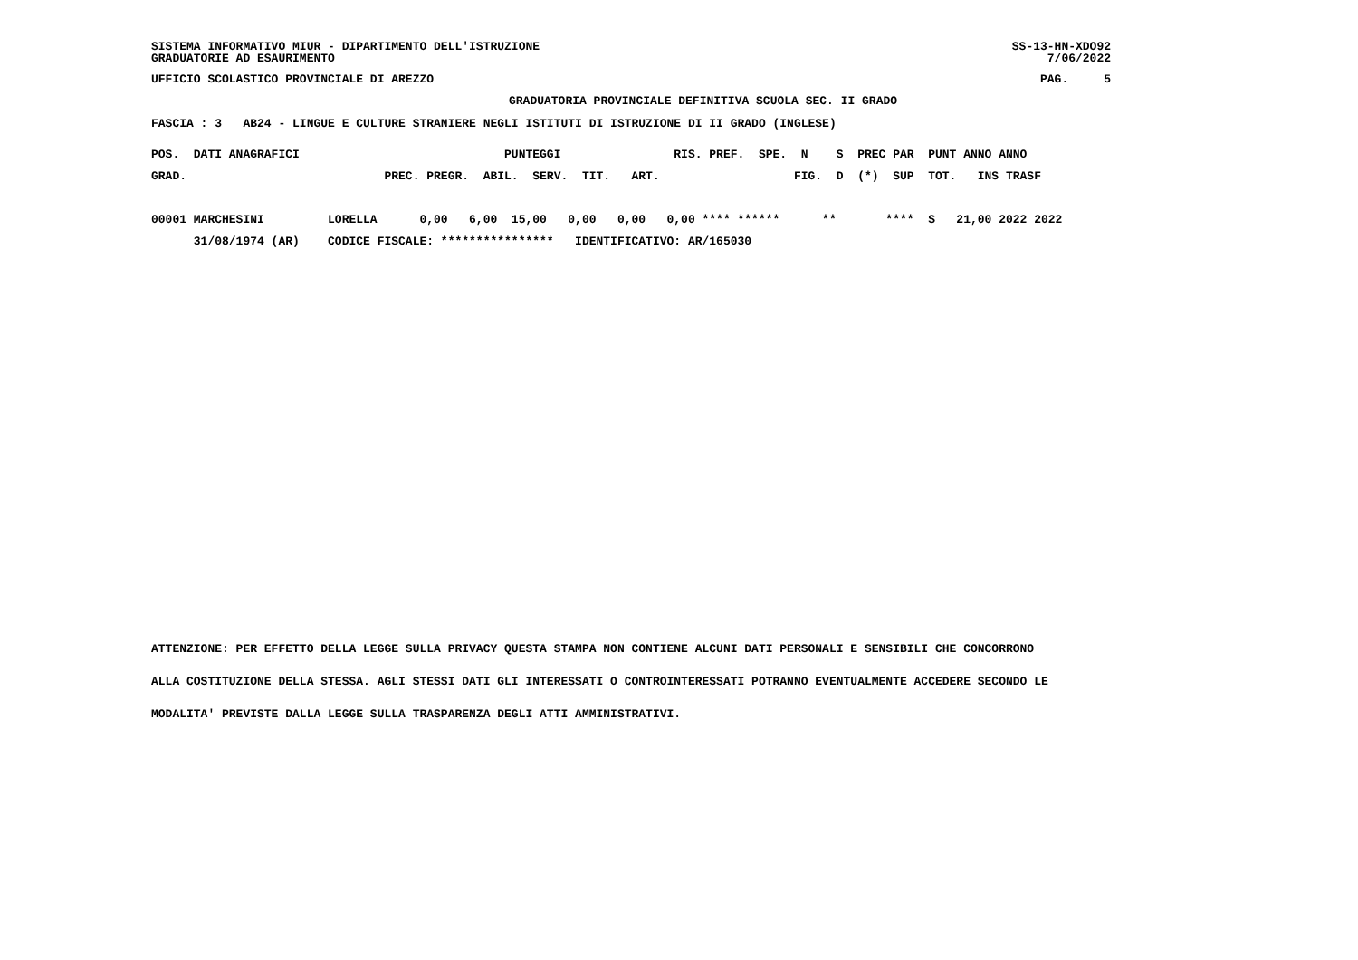SISTEMA INFORMATIVO MIUR - DIPARTIMENTO DELL'ISTRUZIONE SS-13-HN-XDO92
GRADUATORIE AD ESAURIMENTO 7/06/2022
UFFICIO SCOLASTICO PROVINCIALE DI AREZZO PAG. 5
GRADUATORIA PROVINCIALE DEFINITIVA SCUOLA SEC. II GRADO
FASCIA : 3 AB24 - LINGUE E CULTURE STRANIERE NEGLI ISTITUTI DI ISTRUZIONE DI II GRADO (INGLESE)
POS.  DATI ANAGRAFICI                             PUNTEGGI                RIS. PREF.  SPE.  N    S  PREC PAR  PUNT ANNO ANNO
GRAD.                            PREC. PREGR.  ABIL.  SERV.  TIT.   ART.                   FIG.  D  (*)  SUP  TOT.   INS TRASF

00001 MARCHESINI         LORELLA      0,00   6,00  15,00   0,00   0,00   0,00 **** ******      **       ****  S   21,00 2022 2022
      31/08/1974 (AR)    CODICE FISCALE: ****************   IDENTIFICATIVO: AR/165030
ATTENZIONE: PER EFFETTO DELLA LEGGE SULLA PRIVACY QUESTA STAMPA NON CONTIENE ALCUNI DATI PERSONALI E SENSIBILI CHE CONCORRONO
ALLA COSTITUZIONE DELLA STESSA. AGLI STESSI DATI GLI INTERESSATI O CONTROINTERESSATI POTRANNO EVENTUALMENTE ACCEDERE SECONDO LE
MODALITA' PREVISTE DALLA LEGGE SULLA TRASPARENZA DEGLI ATTI AMMINISTRATIVI.